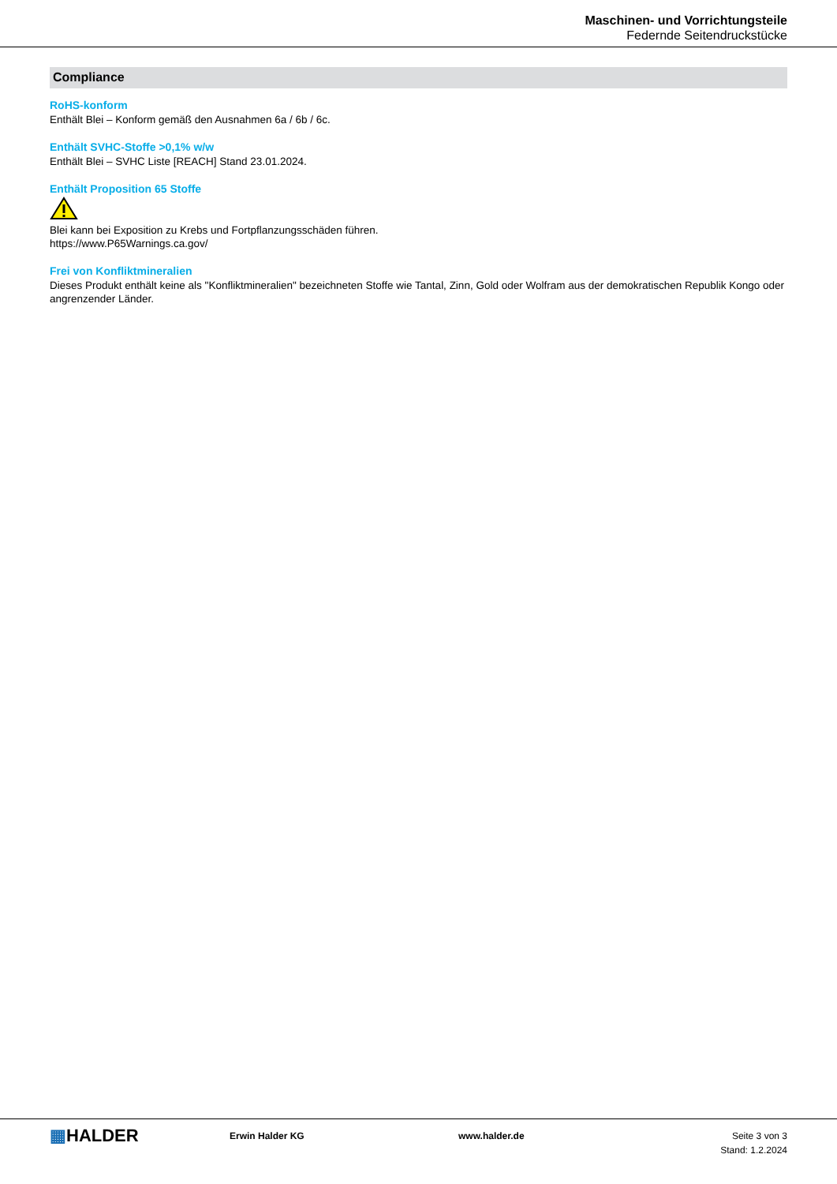Maschinen- und Vorrichtungsteile
Federnde Seitendruckstücke
Compliance
RoHS-konform
Enthält Blei – Konform gemäß den Ausnahmen 6a / 6b / 6c.
Enthält SVHC-Stoffe >0,1% w/w
Enthält Blei – SVHC Liste [REACH] Stand 23.01.2024.
Enthält Proposition 65 Stoffe
Blei kann bei Exposition zu Krebs und Fortpflanzungsschäden führen.
https://www.P65Warnings.ca.gov/
Frei von Konfliktmineralien
Dieses Produkt enthält keine als "Konfliktmineralien" bezeichneten Stoffe wie Tantal, Zinn, Gold oder Wolfram aus der demokratischen Republik Kongo oder angrenzender Länder.
▦HALDER
Erwin Halder KG www.halder.de Seite 3 von 3
Stand: 1.2.2024